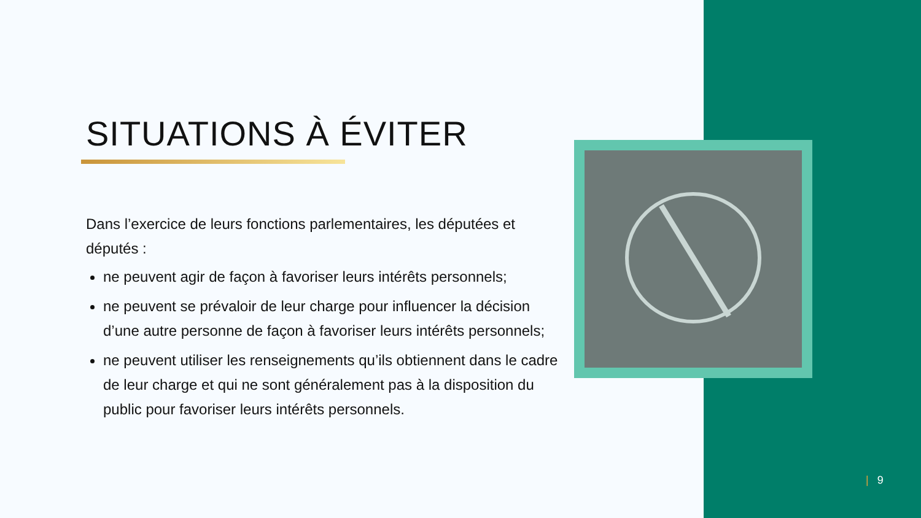SITUATIONS À ÉVITER
Dans l’exercice de leurs fonctions parlementaires, les députées et députés :
ne peuvent agir de façon à favoriser leurs intérêts personnels;
ne peuvent se prévaloir de leur charge pour influencer la décision d’une autre personne de façon à favoriser leurs intérêts personnels;
ne peuvent utiliser les renseignements qu’ils obtiennent dans le cadre de leur charge et qui ne sont généralement pas à la disposition du public pour favoriser leurs intérêts personnels.
| 9